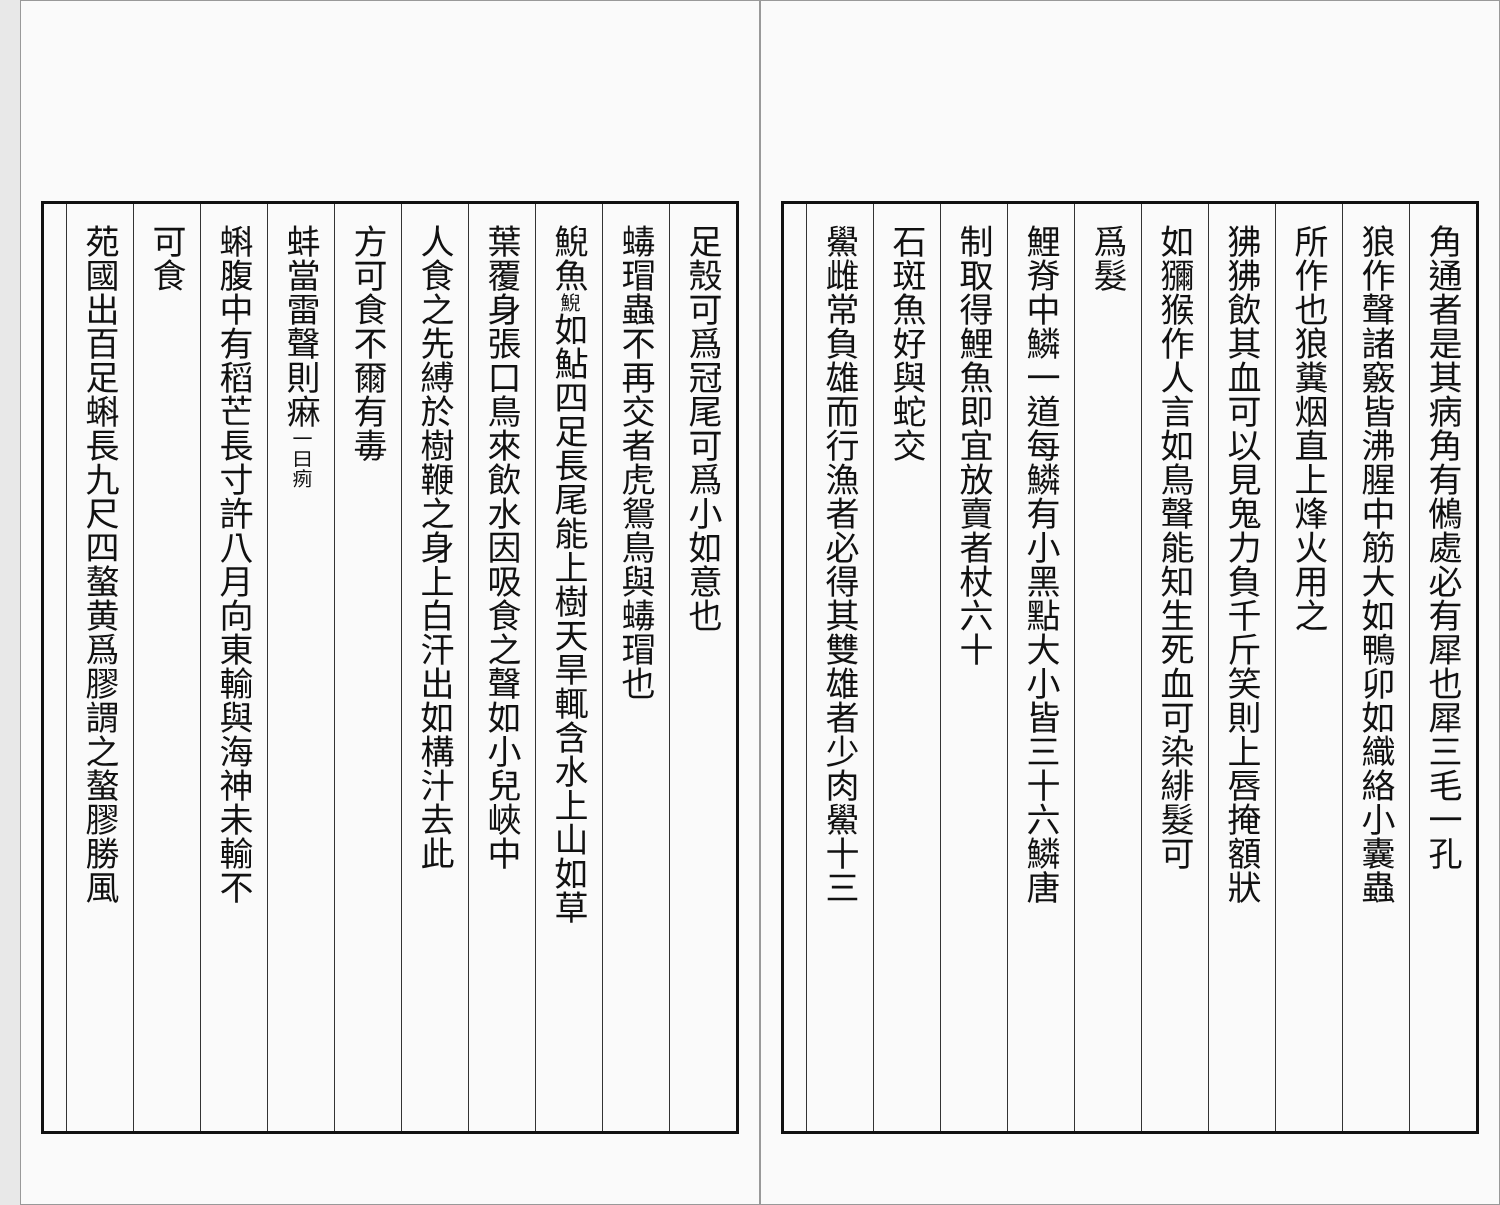角通者是其病角有鵂處必有犀也犀三毛一孔
狼作聲諸竅皆沸腥中筋大如鴨卯如織絡小囊蟲
所作也狼糞烟直上烽火用之
狒狒飲其血可以見鬼力負千斤笑則上唇掩額狀
如獼猴作人言如鳥聲能知生死血可染緋髮可
爲髮
鯉脊中鱗一道每鱗有小黑點大小皆三十六鱗唐
制取得鯉魚即宜放賣者杖六十
石斑魚好與蛇交
鱟雌常負雄而行漁者必得其雙雄者少肉鱟十三
足殼可爲冠尾可爲小如意也
蝳瑁蟲不再交者虎鴛鳥與蝳瑁也
鯢魚鯢如鮎四足長尾能上樹天旱輒含水上山如草
葉覆身張口鳥來飲水因吸食之聲如小兒峽中
人食之先縛於樹鞭之身上白汗出如構汁去此
方可食不爾有毒
蚌當雷聲則痳一曰㾐
蝌腹中有稻芒長寸許八月向東輸與海神未輸不
可食
苑國出百足蝌長九尺四螯黄爲膠謂之螯膠勝風